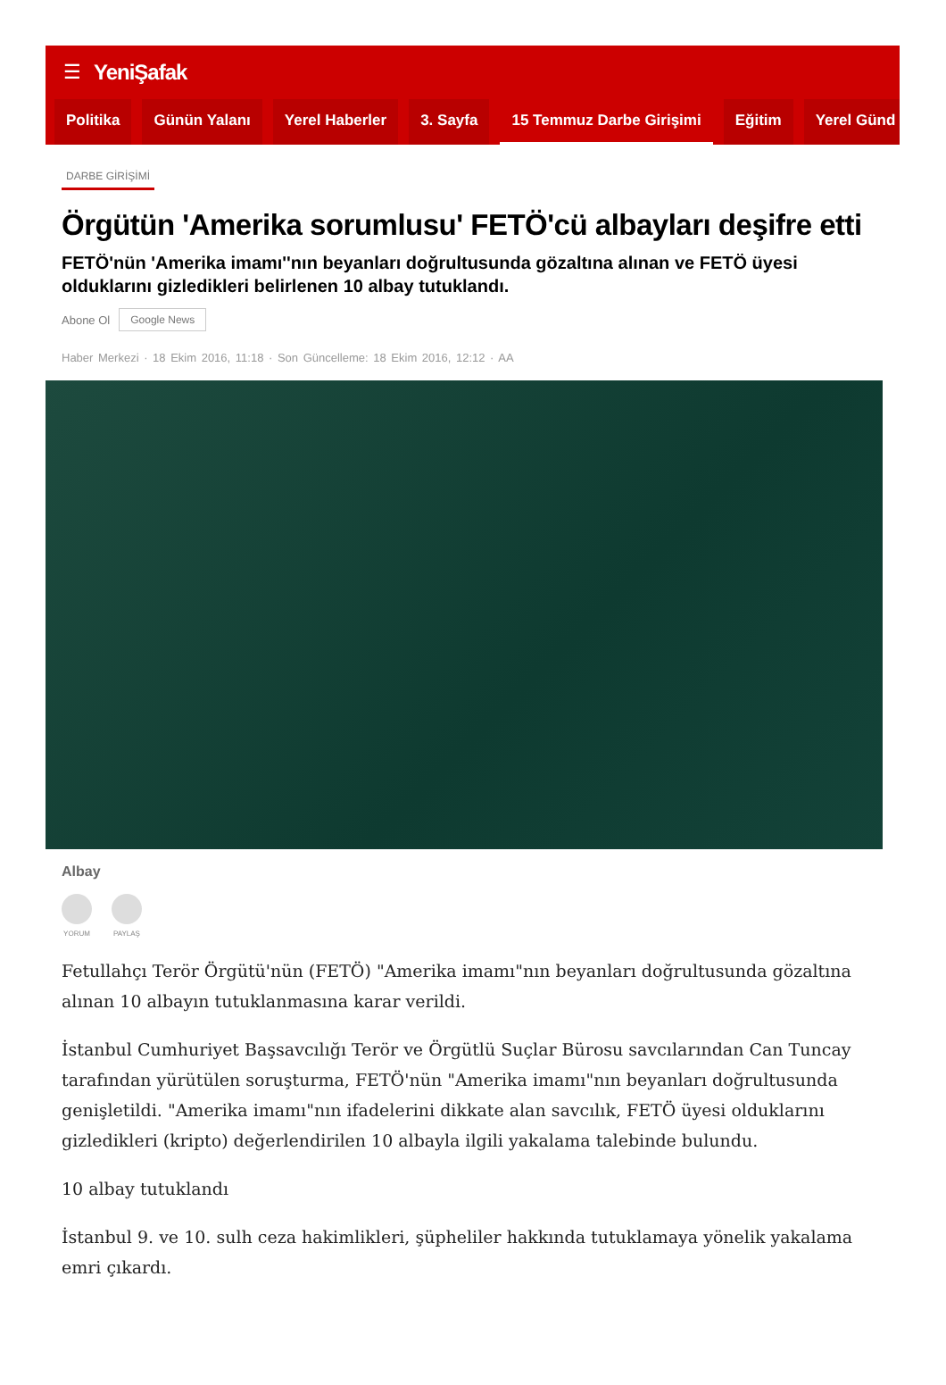☰ YeniŞafak
Politika Günün Yalanı Yerel Haberler 3. Sayfa 15 Temmuz Darbe Girişimi Eğitim Yerel Günd
DARBE GİRİŞİMİ
Örgütün 'Amerika sorumlusu' FETÖ'cü albayları deşifre etti
FETÖ'nün 'Amerika imamı''nın beyanları doğrultusunda gözaltına alınan ve FETÖ üyesi olduklarını gizledikleri belirlenen 10 albay tutuklandı.
Abone Ol Google News
Haber Merkezi · 18 Ekim 2016, 11:18 · Son Güncelleme: 18 Ekim 2016, 12:12 · AA
Albay
YORUM PAYLAŞ
Fetullahçı Terör Örgütü'nün (FETÖ) "Amerika imamı"nın beyanları doğrultusunda gözaltına alınan 10 albayın tutuklanmasına karar verildi.
İstanbul Cumhuriyet Başsavcılığı Terör ve Örgütlü Suçlar Bürosu savcılarından Can Tuncay tarafından yürütülen soruşturma, FETÖ'nün "Amerika imamı"nın beyanları doğrultusunda genişletildi. "Amerika imamı"nın ifadelerini dikkate alan savcılık, FETÖ üyesi olduklarını gizledikleri (kripto) değerlendirilen 10 albayla ilgili yakalama talebinde bulundu.
10 albay tutuklandı
İstanbul 9. ve 10. sulh ceza hakimlikleri, şüpheliler hakkında tutuklamaya yönelik yakalama emri çıkardı.